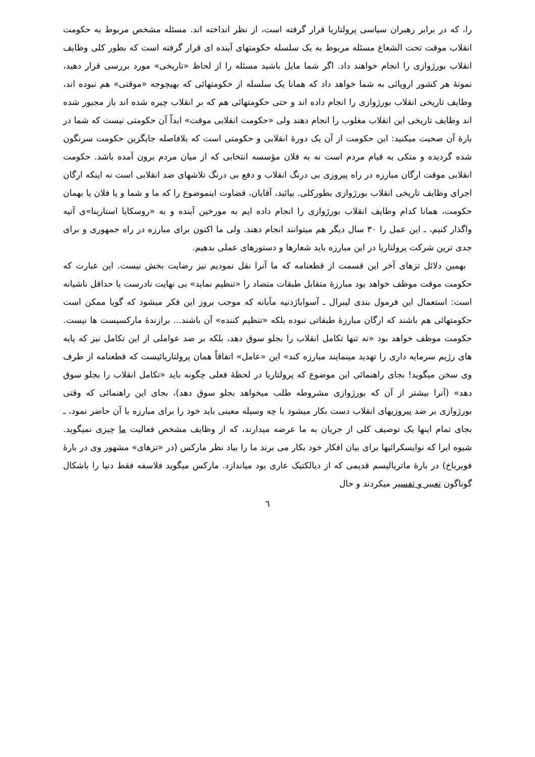را، که در برابر رهبران سیاسی پرولتاریا قرار گرفته است، از نظر انداخته اند. مسئله مشخص مربوط به حکومت انقلاب موقت تحت الشعاع مسئله مربوط به یک سلسله حکومتهای آینده ای قرار گرفته است که بطور کلی وظایف انقلاب بورژوازی را انجام خواهند داد. اگر شما مایل باشید مسئله را از لحاظ «تاریخی» مورد بررسی قرار دهید، نمونهٔ هر کشور اروپائی به شما خواهد داد که همانا یک سلسله از حکومتهائی که بهیچوجه «موقتی» هم نبوده اند، وظایف تاریخی انقلاب بورژوازی را انجام داده اند و حتی حکومتهائی هم که بر انقلاب چیره شده اند باز مجبور شده اند وظایف تاریخی این انقلاب مغلوب را انجام دهند ولی «حکومت انقلابی موقت» ابداً آن حکومتی نیست که شما در بارهٔ آن صحبت میکنید: این حکومت از آن یک دورهٔ انقلابی و حکومتی است که بلافاصله جایگزین حکومت سرنگون شده گردیده و متکی به قیام مردم است نه به فلان مؤسسه انتخابی که از میان مردم برون آمده باشد. حکومت انقلابی موقت ارگان مبارزه در راه پیروزی بی درنگ انقلاب و دفع بی درنگ تلاشهای ضد انقلابی است نه اینکه ارگان اجرای وظایف تاریخی انقلاب بورژوازی بطورکلی. بیائید، آقایان، قضاوت اینموضوع را که ما و شما و یا فلان یا بهمان حکومت، همانا کدام وظایف انقلاب بورژوازی را انجام داده ایم به مورخین آینده و به «روسکایا استارینا»ی آتیه واگذار کنیم، ـ این عمل را ۳۰ سال دیگر هم میتوانند انجام دهند. ولی ما اکنون برای مبارزه در راه جمهوری و برای جدی ترین شرکت پرولتاریا در این مبارزه باید شعارها و دستورهای عملی بدهیم.
بهمین دلائل تزهای آخر این قسمت از قطعنامه که ما آنرا نقل نمودیم نیز رضایت بخش نیست. این عبارت که حکومت موقت موظف خواهد بود مبارزهٔ متقابل طبقات متضاد را «تنظیم نماید» بی نهایت نادرست یا حداقل ناشیانه است: استعمال این فرمول بندی لیبرال ـ آسواباژدنیه مآبانه که موجب بروز این فکر میشود که گویا ممکن است حکومتهائی هم باشند که ارگان مبارزهٔ طبقاتی نبوده بلکه «تنظیم کننده» آن باشند... برازندهٔ مارکسیست ها نیست. حکومت موظف خواهد بود «نه تنها تکامل انقلاب را بجلو سوق دهد، بلکه بر ضد عواملی از این تکامل نیز که پایه های رژیم سرمایه داری را تهدید مینمایند مبارزه کند» این «عامل» اتفاقاً همان پرولتاریائیست که قطعنامه از طرف وی سخن میگوید! بجای راهنمائی این موضوع که پرولتاریا در لحظهٔ فعلی چگونه باید «تکامل انقلاب را بجلو سوق دهد» (آنرا بیشتر از آن که بورژوازی مشروطه طلب میخواهد بجلو سوق دهد)، بجای این راهنمائی که وقتی بورژوازی بر ضد پیروزیهای انقلاب دست بکار میشود با چه وسیله معینی باید خود را برای مبارزه با آن حاضر نمود، ـ بجای تمام اینها یک توصیف کلی از جریان به ما عرضه میدارند، که از وظایف مشخص فعالیت ما چیزی نمیگوید. شیوه ایرا که نوایسکرائیها برای بیان افکار خود بکار می برند ما را بیاد نظر مارکس (در «تزهای» مشهور وی در بارهٔ فویرباخ) در بارهٔ ماتریالیسم قدیمی که از دیالکتیک عاری بود میاندازد. مارکس میگوید فلاسفه فقط دنیا را باشکال گوناگون تعبیر و تفسیر میکردند و حال
٦